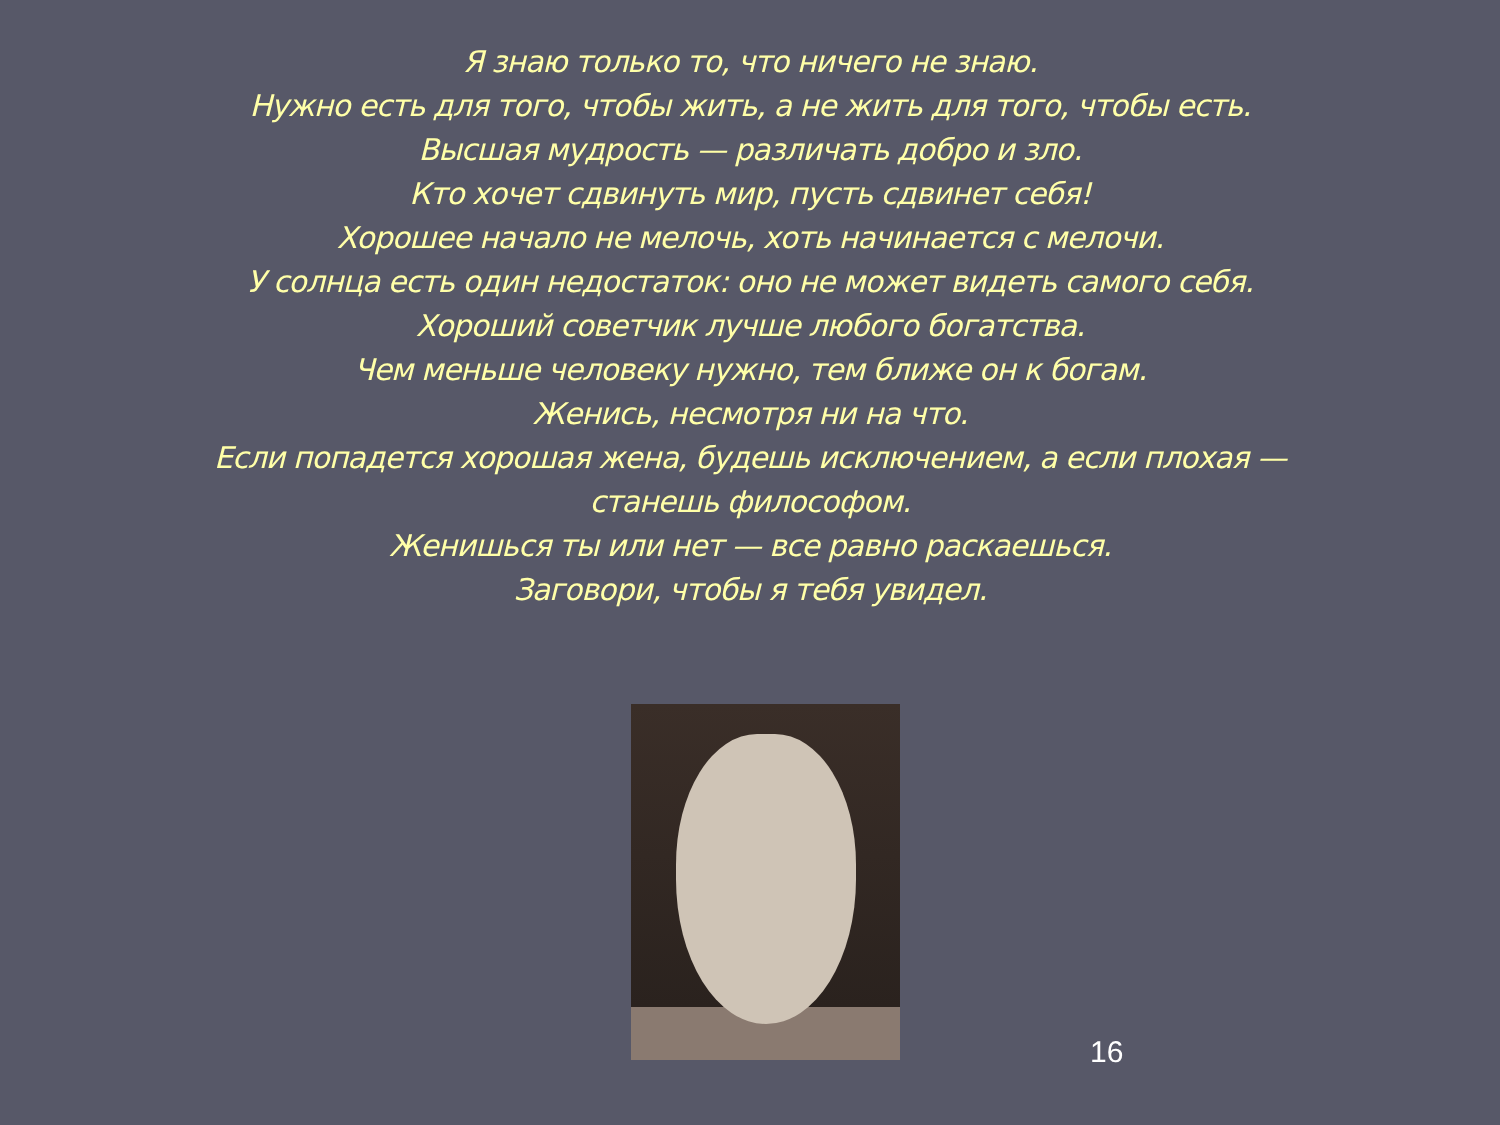Я знаю только то, что ничего не знаю.
Нужно есть для того, чтобы жить, а не жить для того, чтобы есть.
Высшая мудрость — различать добро и зло.
Кто хочет сдвинуть мир, пусть сдвинет себя!
Хорошее начало не мелочь, хоть начинается с мелочи.
У солнца есть один недостаток: оно не может видеть самого себя.
Хороший советчик лучше любого богатства.
Чем меньше человеку нужно, тем ближе он к богам.
Женись, несмотря ни на что.
Если попадется хорошая жена, будешь исключением, а если плохая —
станешь философом.
Женишься ты или нет — все равно раскаешься.
Заговори, чтобы я тебя увидел.
16